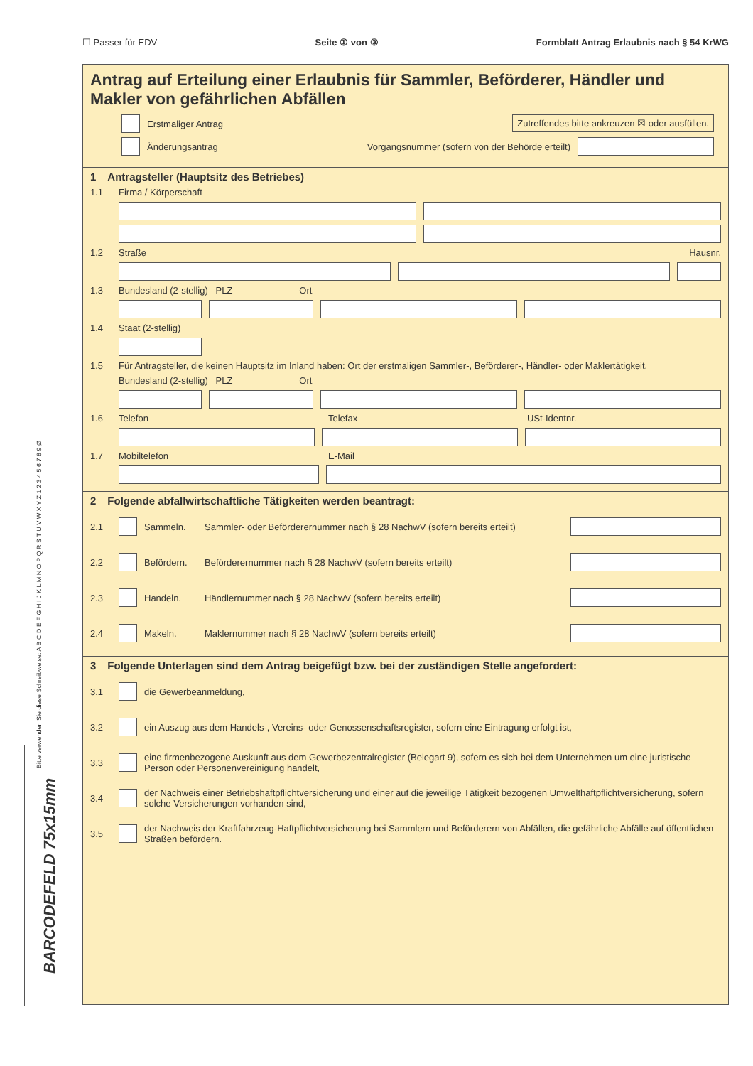☐ Passer für EDV Seite ① von ③ Formblatt Antrag Erlaubnis nach § 54 KrWG
Antrag auf Erteilung einer Erlaubnis für Sammler, Beförderer, Händler und Makler von gefährlichen Abfällen
Zutreffendes bitte ankreuzen ☒ oder ausfüllen.
Erstmaliger Antrag
Änderungsantrag Vorgangsnummer (sofern von der Behörde erteilt)
1 Antragsteller (Hauptsitz des Betriebes)
1.1 Firma / Körperschaft
1.2 Straße Hausnr.
1.3 Bundesland (2-stellig) PLZ Ort
1.4 Staat (2-stellig)
1.5 Für Antragsteller, die keinen Hauptsitz im Inland haben: Ort der erstmaligen Sammler-, Beförderer-, Händler- oder Maklertätigkeit.
Bundesland (2-stellig) PLZ Ort
1.6 Telefon Telefax USt-Identnr.
1.7 Mobiltelefon E-Mail
2 Folgende abfallwirtschaftliche Tätigkeiten werden beantragt:
2.1 Sammeln. Sammler- oder Beförderernummer nach § 28 NachwV (sofern bereits erteilt)
2.2 Befördern. Beförderernummer nach § 28 NachwV (sofern bereits erteilt)
2.3 Handeln. Händlernummer nach § 28 NachwV (sofern bereits erteilt)
2.4 Makeln. Maklernummer nach § 28 NachwV (sofern bereits erteilt)
3 Folgende Unterlagen sind dem Antrag beigefügt bzw. bei der zuständigen Stelle angefordert:
3.1 die Gewerbeanmeldung,
3.2 ein Auszug aus dem Handels-, Vereins- oder Genossenschaftsregister, sofern eine Eintragung erfolgt ist,
3.3 eine firmenbezogene Auskunft aus dem Gewerbezentralregister (Belegart 9), sofern es sich bei dem Unternehmen um eine juristische Person oder Personenvereinigung handelt,
3.4 der Nachweis einer Betriebshaftpflichtversicherung und einer auf die jeweilige Tätigkeit bezogenen Umwelthaftpflichtversicherung, sofern solche Versicherungen vorhanden sind,
3.5 der Nachweis der Kraftfahrzeug-Haftpflichtversicherung bei Sammlern und Beförderern von Abfällen, die gefährliche Abfälle auf öffentlichen Straßen befördern.
Bitte verwenden Sie diese Schreibweise: A B C D E F G H I J K L M N O P Q R S T U V W X Y Z 1 2 3 4 5 6 7 8 9 Ø
BARCODEFELD 75x15mm